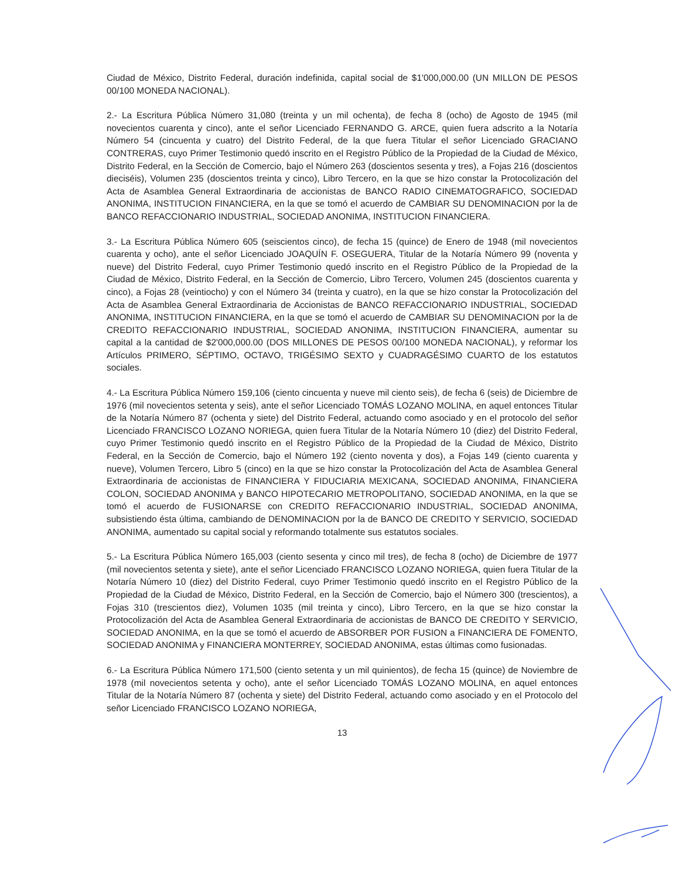Ciudad de México, Distrito Federal, duración indefinida, capital social de $1'000,000.00 (UN MILLON DE PESOS 00/100 MONEDA NACIONAL).
2.- La Escritura Pública Número 31,080 (treinta y un mil ochenta), de fecha 8 (ocho) de Agosto de 1945 (mil novecientos cuarenta y cinco), ante el señor Licenciado FERNANDO G. ARCE, quien fuera adscrito a la Notaría Número 54 (cincuenta y cuatro) del Distrito Federal, de la que fuera Titular el señor Licenciado GRACIANO CONTRERAS, cuyo Primer Testimonio quedó inscrito en el Registro Público de la Propiedad de la Ciudad de México, Distrito Federal, en la Sección de Comercio, bajo el Número 263 (doscientos sesenta y tres), a Fojas 216 (doscientos dieciséis), Volumen 235 (doscientos treinta y cinco), Libro Tercero, en la que se hizo constar la Protocolización del Acta de Asamblea General Extraordinaria de accionistas de BANCO RADIO CINEMATOGRAFICO, SOCIEDAD ANONIMA, INSTITUCION FINANCIERA, en la que se tomó el acuerdo de CAMBIAR SU DENOMINACION por la de BANCO REFACCIONARIO INDUSTRIAL, SOCIEDAD ANONIMA, INSTITUCION FINANCIERA.
3.- La Escritura Pública Número 605 (seiscientos cinco), de fecha 15 (quince) de Enero de 1948 (mil novecientos cuarenta y ocho), ante el señor Licenciado JOAQUÍN F. OSEGUERA, Titular de la Notaría Número 99 (noventa y nueve) del Distrito Federal, cuyo Primer Testimonio quedó inscrito en el Registro Público de la Propiedad de la Ciudad de México, Distrito Federal, en la Sección de Comercio, Libro Tercero, Volumen 245 (doscientos cuarenta y cinco), a Fojas 28 (veintiocho) y con el Número 34 (treinta y cuatro), en la que se hizo constar la Protocolización del Acta de Asamblea General Extraordinaria de Accionistas de BANCO REFACCIONARIO INDUSTRIAL, SOCIEDAD ANONIMA, INSTITUCION FINANCIERA, en la que se tomó el acuerdo de CAMBIAR SU DENOMINACION por la de CREDITO REFACCIONARIO INDUSTRIAL, SOCIEDAD ANONIMA, INSTITUCION FINANCIERA, aumentar su capital a la cantidad de $2'000,000.00 (DOS MILLONES DE PESOS 00/100 MONEDA NACIONAL), y reformar los Artículos PRIMERO, SÉPTIMO, OCTAVO, TRIGÉSIMO SEXTO y CUADRAGÉSIMO CUARTO de los estatutos sociales.
4.- La Escritura Pública Número 159,106 (ciento cincuenta y nueve mil ciento seis), de fecha 6 (seis) de Diciembre de 1976 (mil novecientos setenta y seis), ante el señor Licenciado TOMÁS LOZANO MOLINA, en aquel entonces Titular de la Notaría Número 87 (ochenta y siete) del Distrito Federal, actuando como asociado y en el protocolo del señor Licenciado FRANCISCO LOZANO NORIEGA, quien fuera Titular de la Notaría Número 10 (diez) del Distrito Federal, cuyo Primer Testimonio quedó inscrito en el Registro Público de la Propiedad de la Ciudad de México, Distrito Federal, en la Sección de Comercio, bajo el Número 192 (ciento noventa y dos), a Fojas 149 (ciento cuarenta y nueve), Volumen Tercero, Libro 5 (cinco) en la que se hizo constar la Protocolización del Acta de Asamblea General Extraordinaria de accionistas de FINANCIERA Y FIDUCIARIA MEXICANA, SOCIEDAD ANONIMA, FINANCIERA COLON, SOCIEDAD ANONIMA y BANCO HIPOTECARIO METROPOLITANO, SOCIEDAD ANONIMA, en la que se tomó el acuerdo de FUSIONARSE con CREDITO REFACCIONARIO INDUSTRIAL, SOCIEDAD ANONIMA, subsistiendo ésta última, cambiando de DENOMINACION por la de BANCO DE CREDITO Y SERVICIO, SOCIEDAD ANONIMA, aumentado su capital social y reformando totalmente sus estatutos sociales.
5.- La Escritura Pública Número 165,003 (ciento sesenta y cinco mil tres), de fecha 8 (ocho) de Diciembre de 1977 (mil novecientos setenta y siete), ante el señor Licenciado FRANCISCO LOZANO NORIEGA, quien fuera Titular de la Notaría Número 10 (diez) del Distrito Federal, cuyo Primer Testimonio quedó inscrito en el Registro Público de la Propiedad de la Ciudad de México, Distrito Federal, en la Sección de Comercio, bajo el Número 300 (trescientos), a Fojas 310 (trescientos diez), Volumen 1035 (mil treinta y cinco), Libro Tercero, en la que se hizo constar la Protocolización del Acta de Asamblea General Extraordinaria de accionistas de BANCO DE CREDITO Y SERVICIO, SOCIEDAD ANONIMA, en la que se tomó el acuerdo de ABSORBER POR FUSION a FINANCIERA DE FOMENTO, SOCIEDAD ANONIMA y FINANCIERA MONTERREY, SOCIEDAD ANONIMA, estas últimas como fusionadas.
6.- La Escritura Pública Número 171,500 (ciento setenta y un mil quinientos), de fecha 15 (quince) de Noviembre de 1978 (mil novecientos setenta y ocho), ante el señor Licenciado TOMÁS LOZANO MOLINA, en aquel entonces Titular de la Notaría Número 87 (ochenta y siete) del Distrito Federal, actuando como asociado y en el Protocolo del señor Licenciado FRANCISCO LOZANO NORIEGA,
13